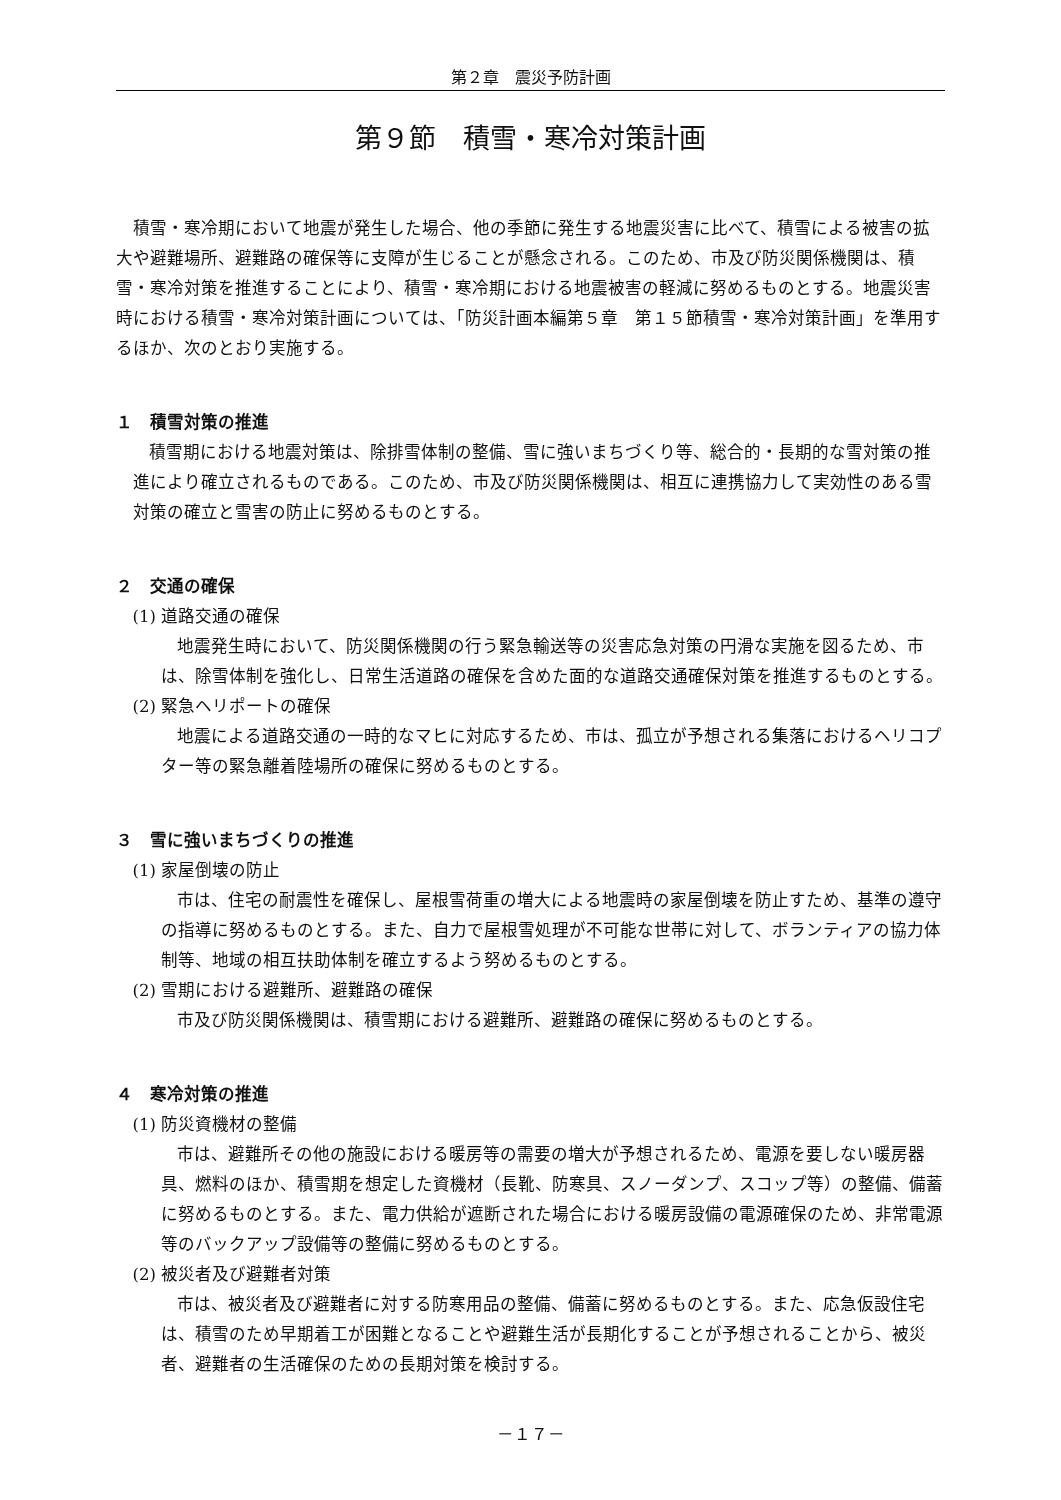第２章　震災予防計画
第９節　積雪・寒冷対策計画
積雪・寒冷期において地震が発生した場合、他の季節に発生する地震災害に比べて、積雪による被害の拡大や避難場所、避難路の確保等に支障が生じることが懸念される。このため、市及び防災関係機関は、積雪・寒冷対策を推進することにより、積雪・寒冷期における地震被害の軽減に努めるものとする。地震災害時における積雪・寒冷対策計画については、「防災計画本編第５章　第１５節積雪・寒冷対策計画」を準用するほか、次のとおり実施する。
１　積雪対策の推進
積雪期における地震対策は、除排雪体制の整備、雪に強いまちづくり等、総合的・長期的な雪対策の推進により確立されるものである。このため、市及び防災関係機関は、相互に連携協力して実効性のある雪対策の確立と雪害の防止に努めるものとする。
２　交通の確保
(1) 道路交通の確保
地震発生時において、防災関係機関の行う緊急輸送等の災害応急対策の円滑な実施を図るため、市は、除雪体制を強化し、日常生活道路の確保を含めた面的な道路交通確保対策を推進するものとする。
(2) 緊急ヘリポートの確保
地震による道路交通の一時的なマヒに対応するため、市は、孤立が予想される集落におけるヘリコプター等の緊急離着陸場所の確保に努めるものとする。
３　雪に強いまちづくりの推進
(1) 家屋倒壊の防止
市は、住宅の耐震性を確保し、屋根雪荷重の増大による地震時の家屋倒壊を防止すため、基準の遵守の指導に努めるものとする。また、自力で屋根雪処理が不可能な世帯に対して、ボランティアの協力体制等、地域の相互扶助体制を確立するよう努めるものとする。
(2) 雪期における避難所、避難路の確保
市及び防災関係機関は、積雪期における避難所、避難路の確保に努めるものとする。
４　寒冷対策の推進
(1) 防災資機材の整備
市は、避難所その他の施設における暖房等の需要の増大が予想されるため、電源を要しない暖房器具、燃料のほか、積雪期を想定した資機材（長靴、防寒具、スノーダンプ、スコップ等）の整備、備蓄に努めるものとする。また、電力供給が遮断された場合における暖房設備の電源確保のため、非常電源等のバックアップ設備等の整備に努めるものとする。
(2) 被災者及び避難者対策
市は、被災者及び避難者に対する防寒用品の整備、備蓄に努めるものとする。また、応急仮設住宅は、積雪のため早期着工が困難となることや避難生活が長期化することが予想されることから、被災者、避難者の生活確保のための長期対策を検討する。
－１７－